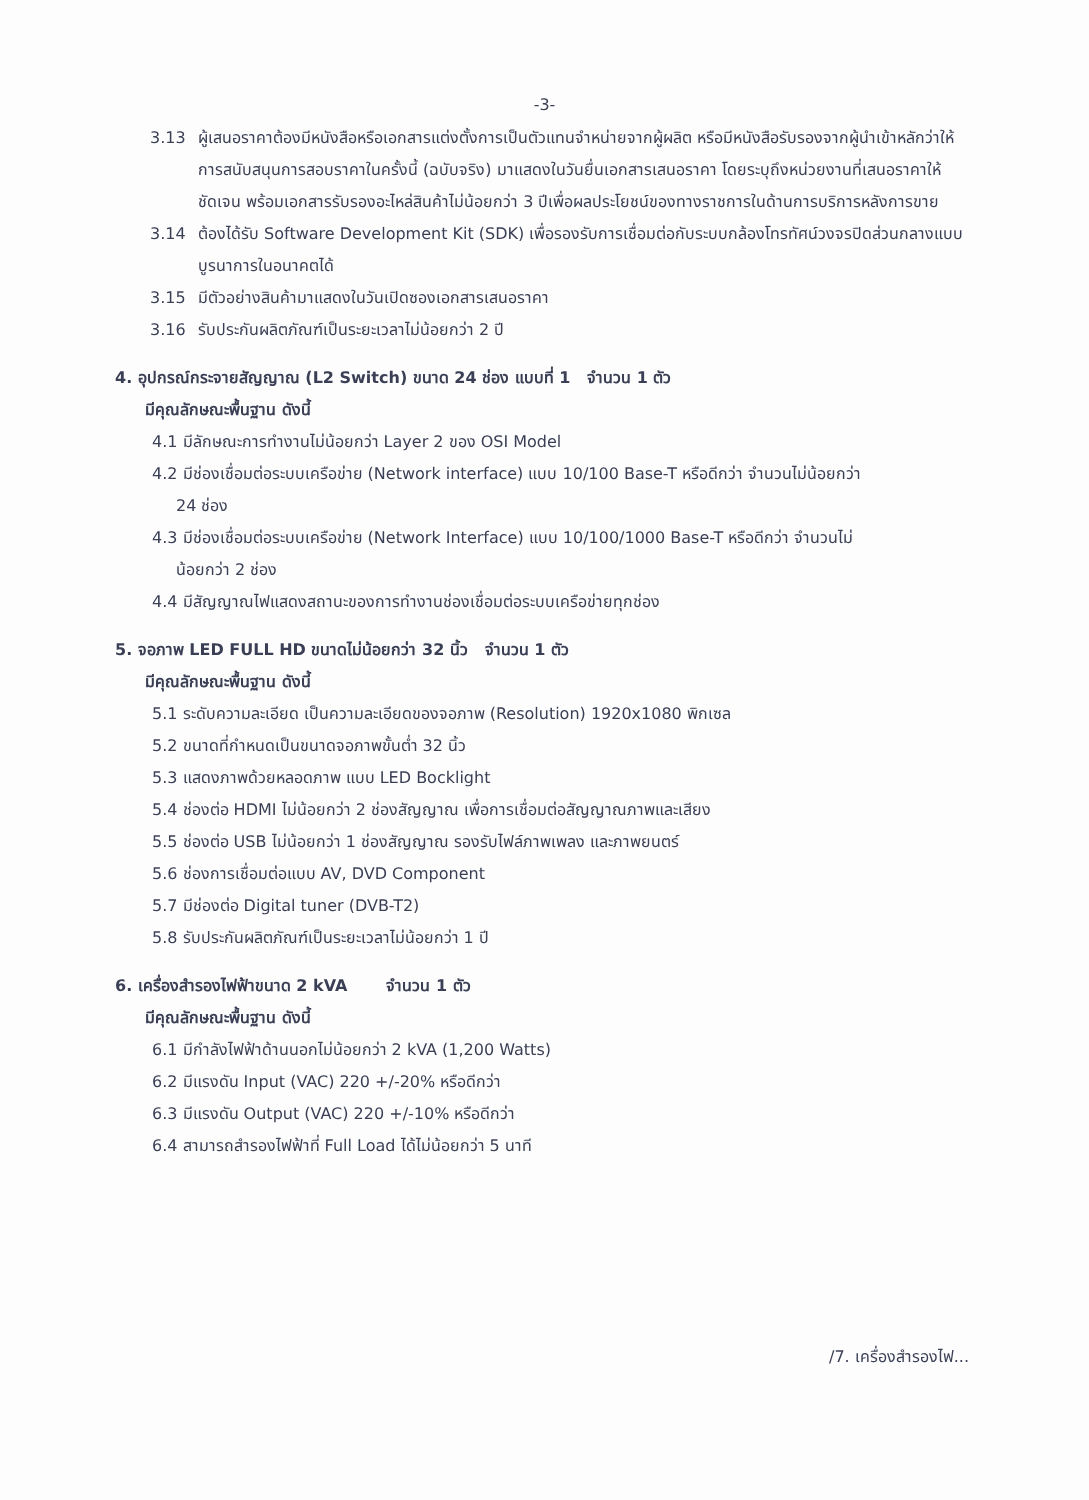-3-
3.13 ผู้เสนอราคาต้องมีหนังสือหรือเอกสารแต่งตั้งการเป็นตัวแทนจำหน่ายจากผู้ผลิต หรือมีหนังสือรับรองจากผู้นำเข้าหลักว่าให้ การสนับสนุนการสอบราคาในครั้งนี้ (ฉบับจริง) มาแสดงในวันยื่นเอกสารเสนอราคา โดยระบุถึงหน่วยงานที่เสนอราคาให้ชัดเจน พร้อมเอกสารรับรองอะไหล่สินค้าไม่น้อยกว่า 3 ปีเพื่อผลประโยชน์ของทางราชการในด้านการบริการหลังการขาย
3.14 ต้องได้รับ Software Development Kit (SDK) เพื่อรองรับการเชื่อมต่อกับระบบกล้องโทรทัศน์วงจรปิดส่วนกลางแบบบูรนาการในอนาคตได้
3.15 มีตัวอย่างสินค้ามาแสดงในวันเปิดซองเอกสารเสนอราคา
3.16 รับประกันผลิตภัณฑ์เป็นระยะเวลาไม่น้อยกว่า 2 ปี
4. อุปกรณ์กระจายสัญญาณ (L2 Switch) ขนาด 24 ช่อง แบบที่ 1 จำนวน 1 ตัว
มีคุณลักษณะพื้นฐาน ดังนี้
4.1 มีลักษณะการทำงานไม่น้อยกว่า Layer 2 ของ OSI Model
4.2 มีช่องเชื่อมต่อระบบเครือข่าย (Network interface) แบบ 10/100 Base-T หรือดีกว่า จำนวนไม่น้อยกว่า
24 ช่อง
4.3 มีช่องเชื่อมต่อระบบเครือข่าย (Network Interface) แบบ 10/100/1000 Base-T หรือดีกว่า จำนวนไม่
น้อยกว่า 2 ช่อง
4.4 มีสัญญาณไฟแสดงสถานะของการทำงานช่องเชื่อมต่อระบบเครือข่ายทุกช่อง
5. จอภาพ LED FULL HD ขนาดไม่น้อยกว่า 32 นิ้ว จำนวน 1 ตัว
มีคุณลักษณะพื้นฐาน ดังนี้
5.1 ระดับความละเอียด เป็นความละเอียดของจอภาพ (Resolution) 1920x1080 พิกเซล
5.2 ขนาดที่กำหนดเป็นขนาดจอภาพขั้นต่ำ 32 นิ้ว
5.3 แสดงภาพด้วยหลอดภาพ แบบ LED Bocklight
5.4 ช่องต่อ HDMI ไม่น้อยกว่า 2 ช่องสัญญาณ เพื่อการเชื่อมต่อสัญญาณภาพและเสียง
5.5 ช่องต่อ USB ไม่น้อยกว่า 1 ช่องสัญญาณ รองรับไฟล์ภาพเพลง และภาพยนตร์
5.6 ช่องการเชื่อมต่อแบบ AV, DVD Component
5.7 มีช่องต่อ Digital tuner (DVB-T2)
5.8 รับประกันผลิตภัณฑ์เป็นระยะเวลาไม่น้อยกว่า 1 ปี
6. เครื่องสำรองไฟฟ้าขนาด 2 kVA จำนวน 1 ตัว
มีคุณลักษณะพื้นฐาน ดังนี้
6.1 มีกำลังไฟฟ้าด้านนอกไม่น้อยกว่า 2 kVA (1,200 Watts)
6.2 มีแรงดัน Input (VAC) 220 +/-20% หรือดีกว่า
6.3 มีแรงดัน Output (VAC) 220 +/-10% หรือดีกว่า
6.4 สามารถสำรองไฟฟ้าที่ Full Load ได้ไม่น้อยกว่า 5 นาที
/7. เครื่องสำรองไฟ...